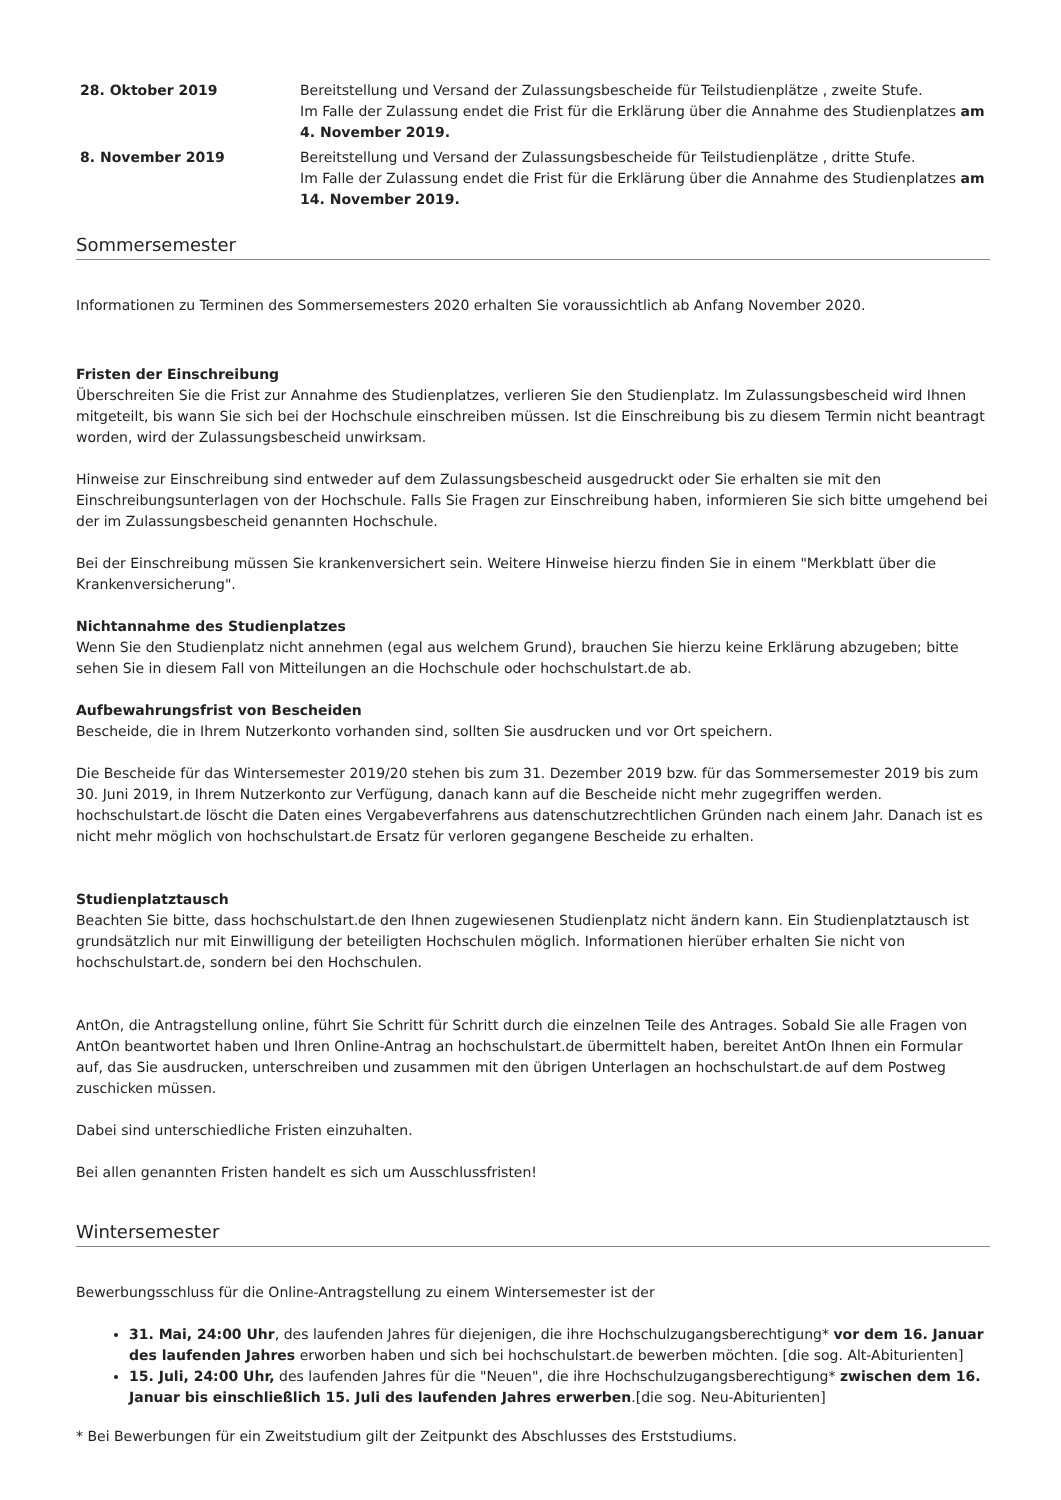| 28. Oktober 2019 | Bereitstellung und Versand der Zulassungsbescheide für Teilstudienplätze , zweite Stufe. Im Falle der Zulassung endet die Frist für die Erklärung über die Annahme des Studienplatzes am 4. November 2019. |
| 8. November 2019 | Bereitstellung und Versand der Zulassungsbescheide für Teilstudienplätze , dritte Stufe. Im Falle der Zulassung endet die Frist für die Erklärung über die Annahme des Studienplatzes am 14. November 2019. |
Sommersemester
Informationen zu Terminen des Sommersemesters 2020 erhalten Sie voraussichtlich ab Anfang November 2020.
Fristen der Einschreibung
Überschreiten Sie die Frist zur Annahme des Studienplatzes, verlieren Sie den Studienplatz. Im Zulassungsbescheid wird Ihnen mitgeteilt, bis wann Sie sich bei der Hochschule einschreiben müssen. Ist die Einschreibung bis zu diesem Termin nicht beantragt worden, wird der Zulassungsbescheid unwirksam.
Hinweise zur Einschreibung sind entweder auf dem Zulassungsbescheid ausgedruckt oder Sie erhalten sie mit den Einschreibungsunterlagen von der Hochschule. Falls Sie Fragen zur Einschreibung haben, informieren Sie sich bitte umgehend bei der im Zulassungsbescheid genannten Hochschule.
Bei der Einschreibung müssen Sie krankenversichert sein. Weitere Hinweise hierzu finden Sie in einem "Merkblatt über die Krankenversicherung".
Nichtannahme des Studienplatzes
Wenn Sie den Studienplatz nicht annehmen (egal aus welchem Grund), brauchen Sie hierzu keine Erklärung abzugeben; bitte sehen Sie in diesem Fall von Mitteilungen an die Hochschule oder hochschulstart.de ab.
Aufbewahrungsfrist von Bescheiden
Bescheide, die in Ihrem Nutzerkonto vorhanden sind, sollten Sie ausdrucken und vor Ort speichern.
Die Bescheide für das Wintersemester 2019/20 stehen bis zum 31. Dezember 2019 bzw. für das Sommersemester 2019 bis zum 30. Juni 2019, in Ihrem Nutzerkonto zur Verfügung, danach kann auf die Bescheide nicht mehr zugegriffen werden. hochschulstart.de löscht die Daten eines Vergabeverfahrens aus datenschutzrechtlichen Gründen nach einem Jahr. Danach ist es nicht mehr möglich von hochschulstart.de Ersatz für verloren gegangene Bescheide zu erhalten.
Studienplatztausch
Beachten Sie bitte, dass hochschulstart.de den Ihnen zugewiesenen Studienplatz nicht ändern kann. Ein Studienplatztausch ist grundsätzlich nur mit Einwilligung der beteiligten Hochschulen möglich. Informationen hierüber erhalten Sie nicht von hochschulstart.de, sondern bei den Hochschulen.
AntOn, die Antragstellung online, führt Sie Schritt für Schritt durch die einzelnen Teile des Antrages. Sobald Sie alle Fragen von AntOn beantwortet haben und Ihren Online-Antrag an hochschulstart.de übermittelt haben, bereitet AntOn Ihnen ein Formular auf, das Sie ausdrucken, unterschreiben und zusammen mit den übrigen Unterlagen an hochschulstart.de auf dem Postweg zuschicken müssen.
Dabei sind unterschiedliche Fristen einzuhalten.
Bei allen genannten Fristen handelt es sich um Ausschlussfristen!
Wintersemester
Bewerbungsschluss für die Online-Antragstellung zu einem Wintersemester ist der
31. Mai, 24:00 Uhr, des laufenden Jahres für diejenigen, die ihre Hochschulzugangsberechtigung* vor dem 16. Januar des laufenden Jahres erworben haben und sich bei hochschulstart.de bewerben möchten. [die sog. Alt-Abiturienten]
15. Juli, 24:00 Uhr, des laufenden Jahres für die "Neuen", die ihre Hochschulzugangsberechtigung* zwischen dem 16. Januar bis einschließlich 15. Juli des laufenden Jahres erwerben.[die sog. Neu-Abiturienten]
* Bei Bewerbungen für ein Zweitstudium gilt der Zeitpunkt des Abschlusses des Erststudiums.